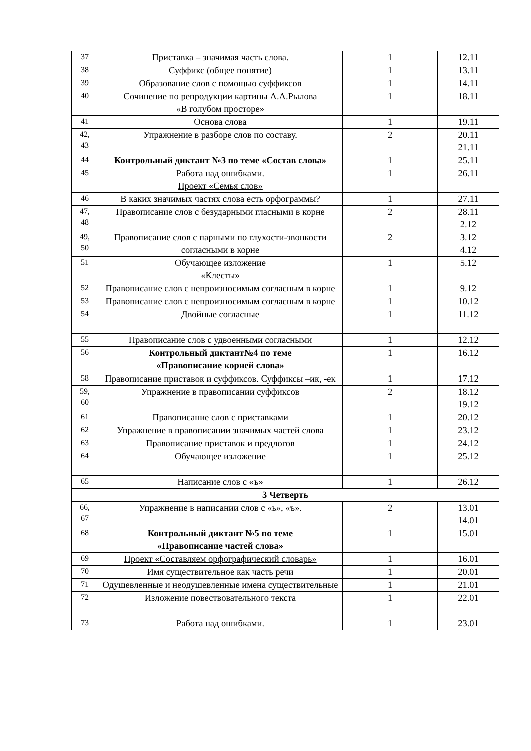| 37 | Приставка – значимая часть слова. | 1 | 12.11 |
| 38 | Суффикс (общее понятие) | 1 | 13.11 |
| 39 | Образование слов с помощью суффиксов | 1 | 14.11 |
| 40 | Сочинение по репродукции картины А.А.Рылова «В голубом просторе» | 1 | 18.11 |
| 41 | Основа слова | 1 | 19.11 |
| 42, 43 | Упражнение в разборе слов по составу. | 2 | 20.11 21.11 |
| 44 | Контрольный диктант №3 по теме «Состав слова» | 1 | 25.11 |
| 45 | Работа над ошибками. Проект «Семья слов» | 1 | 26.11 |
| 46 | В каких значимых частях слова есть орфограммы? | 1 | 27.11 |
| 47, 48 | Правописание слов с безударными гласными в корне | 2 | 28.11 2.12 |
| 49, 50 | Правописание слов с парными по глухости-звонкости согласными в корне | 2 | 3.12 4.12 |
| 51 | Обучающее изложение «Клесты» | 1 | 5.12 |
| 52 | Правописание слов с непроизносимым согласным в корне | 1 | 9.12 |
| 53 | Правописание слов с непроизносимым согласным в корне | 1 | 10.12 |
| 54 | Двойные согласные | 1 | 11.12 |
| 55 | Правописание слов с удвоенными согласными | 1 | 12.12 |
| 56 | Контрольный диктант№4 по теме «Правописание корней слова» | 1 | 16.12 |
| 58 | Правописание приставок и суффиксов. Суффиксы –ик, -ек | 1 | 17.12 |
| 59, 60 | Упражнение в правописании суффиксов | 2 | 18.12 19.12 |
| 61 | Правописание слов с приставками | 1 | 20.12 |
| 62 | Упражнение в правописании значимых частей слова | 1 | 23.12 |
| 63 | Правописание приставок и предлогов | 1 | 24.12 |
| 64 | Обучающее изложение | 1 | 25.12 |
| 65 | Написание слов с «ъ» | 1 | 26.12 |
| 3 Четверть | | | |
| 66, 67 | Упражнение в написании слов с «ь», «ъ». | 2 | 13.01 14.01 |
| 68 | Контрольный диктант №5 по теме «Правописание частей слова» | 1 | 15.01 |
| 69 | Проект «Составляем орфографический словарь» | 1 | 16.01 |
| 70 | Имя существительное как часть речи | 1 | 20.01 |
| 71 | Одушевленные и неодушевленные имена существительные | 1 | 21.01 |
| 72 | Изложение повествовательного текста | 1 | 22.01 |
| 73 | Работа над ошибками. | 1 | 23.01 |